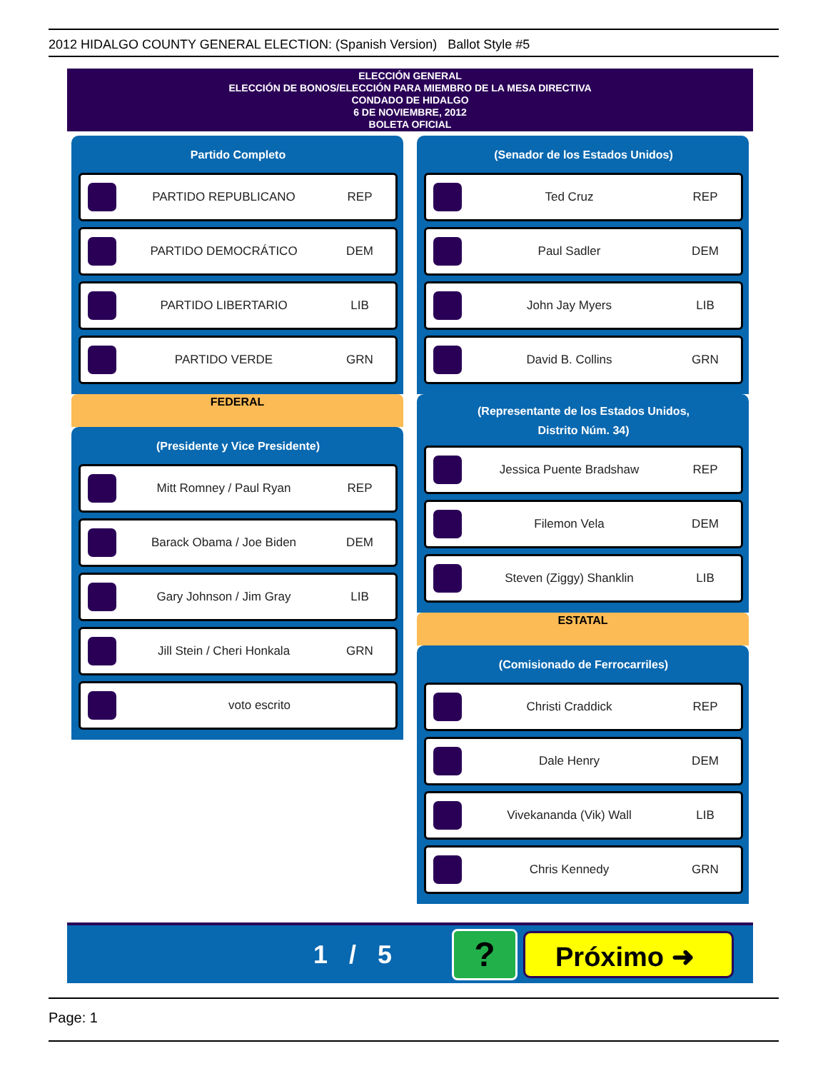2012 HIDALGO COUNTY GENERAL ELECTION: (Spanish Version) Ballot Style #5
ELECCIÓN GENERAL
ELECCIÓN DE BONOS/ELECCIÓN PARA MIEMBRO DE LA MESA DIRECTIVA
CONDADO DE HIDALGO
6 DE NOVIEMBRE, 2012
BOLETA OFICIAL
Partido Completo
PARTIDO REPUBLICANO REP
PARTIDO DEMOCRÁTICO DEM
PARTIDO LIBERTARIO LIB
PARTIDO VERDE GRN
FEDERAL
(Presidente y Vice Presidente)
Mitt Romney / Paul Ryan REP
Barack Obama / Joe Biden DEM
Gary Johnson / Jim Gray LIB
Jill Stein / Cheri Honkala GRN
voto escrito
(Senador de los Estados Unidos)
Ted Cruz REP
Paul Sadler DEM
John Jay Myers LIB
David B. Collins GRN
(Representante de los Estados Unidos,
Distrito Núm. 34)
Jessica Puente Bradshaw REP
Filemon Vela DEM
Steven (Ziggy) Shanklin LIB
ESTATAL
(Comisionado de Ferrocarriles)
Christi Craddick REP
Dale Henry DEM
Vivekananda (Vik) Wall LIB
Chris Kennedy GRN
1 / 5
?
Próximo ➜
Page: 1